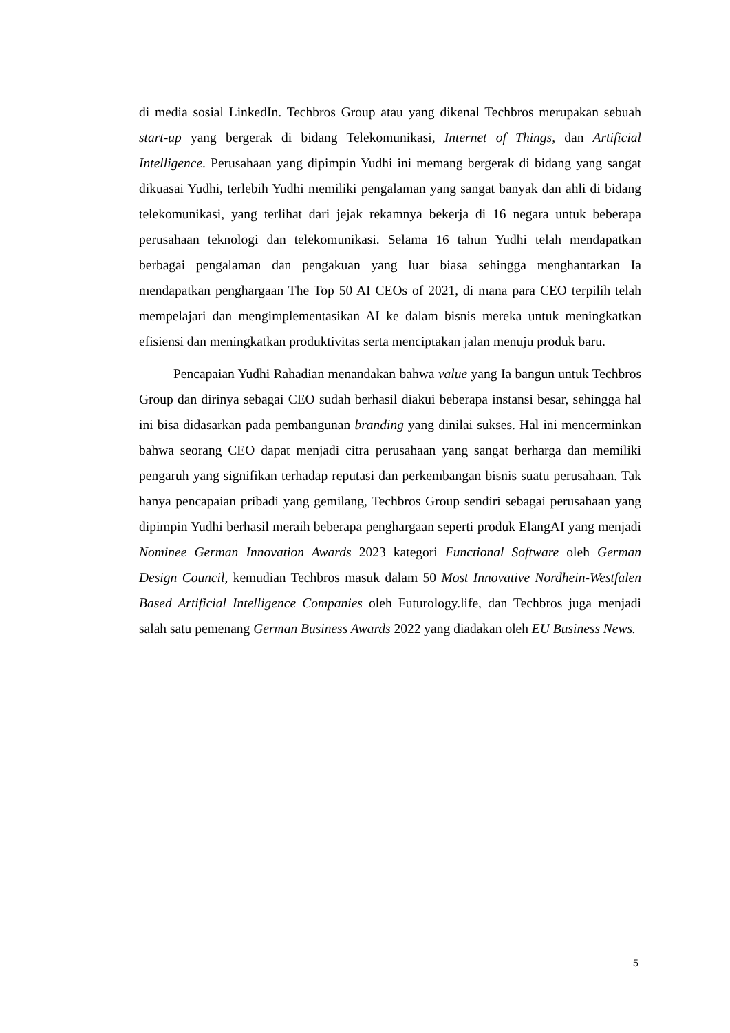di media sosial LinkedIn. Techbros Group atau yang dikenal Techbros merupakan sebuah start-up yang bergerak di bidang Telekomunikasi, Internet of Things, dan Artificial Intelligence. Perusahaan yang dipimpin Yudhi ini memang bergerak di bidang yang sangat dikuasai Yudhi, terlebih Yudhi memiliki pengalaman yang sangat banyak dan ahli di bidang telekomunikasi, yang terlihat dari jejak rekamnya bekerja di 16 negara untuk beberapa perusahaan teknologi dan telekomunikasi. Selama 16 tahun Yudhi telah mendapatkan berbagai pengalaman dan pengakuan yang luar biasa sehingga menghantarkan Ia mendapatkan penghargaan The Top 50 AI CEOs of 2021, di mana para CEO terpilih telah mempelajari dan mengimplementasikan AI ke dalam bisnis mereka untuk meningkatkan efisiensi dan meningkatkan produktivitas serta menciptakan jalan menuju produk baru.
Pencapaian Yudhi Rahadian menandakan bahwa value yang Ia bangun untuk Techbros Group dan dirinya sebagai CEO sudah berhasil diakui beberapa instansi besar, sehingga hal ini bisa didasarkan pada pembangunan branding yang dinilai sukses. Hal ini mencerminkan bahwa seorang CEO dapat menjadi citra perusahaan yang sangat berharga dan memiliki pengaruh yang signifikan terhadap reputasi dan perkembangan bisnis suatu perusahaan. Tak hanya pencapaian pribadi yang gemilang, Techbros Group sendiri sebagai perusahaan yang dipimpin Yudhi berhasil meraih beberapa penghargaan seperti produk ElangAI yang menjadi Nominee German Innovation Awards 2023 kategori Functional Software oleh German Design Council, kemudian Techbros masuk dalam 50 Most Innovative Nordhein-Westfalen Based Artificial Intelligence Companies oleh Futurology.life, dan Techbros juga menjadi salah satu pemenang German Business Awards 2022 yang diadakan oleh EU Business News.
5